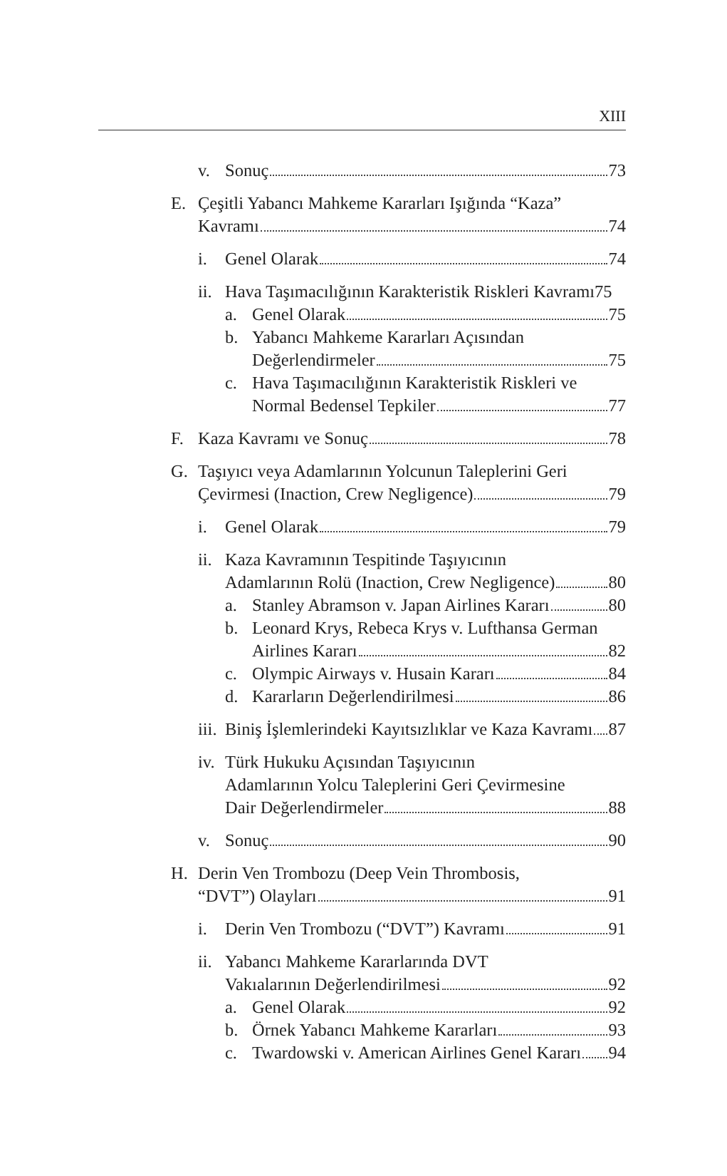XIII
v. Sonuç 73
E. Çeşitli Yabancı Mahkeme Kararları Işığında “Kaza”
Kavramı 74
i. Genel Olarak 74
ii. Hava Taşımacılığının Karakteristik Riskleri Kavramı 75
a. Genel Olarak 75
b. Yabancı Mahkeme Kararları Açısından
Değerlendirmeler 75
c. Hava Taşımacılığının Karakteristik Riskleri ve
Normal Bedensel Tepkiler 77
F. Kaza Kavramı ve Sonuç 78
G. Taşıyıcı veya Adamlarının Yolcunun Taleplerini Geri
Çevirmesi (Inaction, Crew Negligence) 79
i. Genel Olarak 79
ii. Kaza Kavramının Tespitinde Taşıyıcının
Adamlarının Rolü (Inaction, Crew Negligence) 80
a. Stanley Abramson v. Japan Airlines Kararı 80
b. Leonard Krys, Rebeca Krys v. Lufthansa German
Airlines Kararı 82
c. Olympic Airways v. Husain Kararı 84
d. Kararların Değerlendirilmesi 86
iii. Biniş İşlemlerindeki Kayıtsızlıklar ve Kaza Kavramı 87
iv. Türk Hukuku Açısından Taşıyıcının
Adamlarının Yolcu Taleplerini Geri Çevirmesine
Dair Değerlendirmeler 88
v. Sonuç 90
H. Derin Ven Trombozu (Deep Vein Thrombosis,
“DVT”) Olayları 91
i. Derin Ven Trombozu (“DVT”) Kavramı 91
ii. Yabancı Mahkeme Kararlarında DVT
Vakıalarının Değerlendirilmesi 92
a. Genel Olarak 92
b. Örnek Yabancı Mahkeme Kararları 93
c. Twardowski v. American Airlines Genel Kararı 94